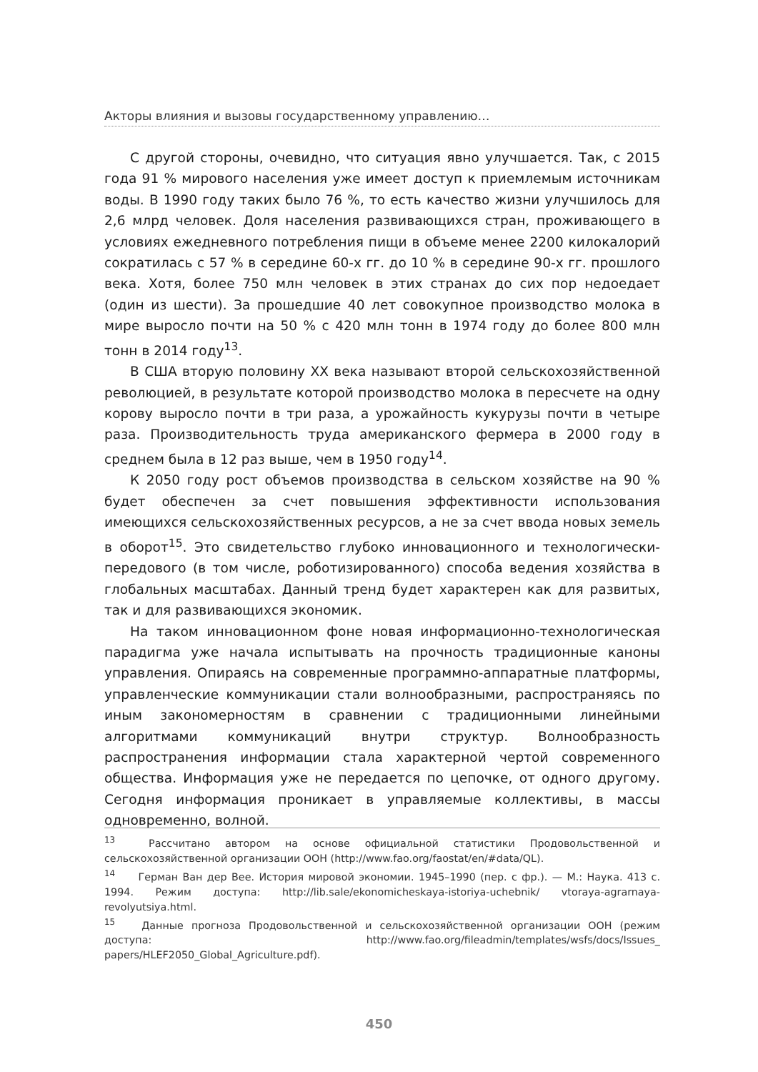Акторы влияния и вызовы государственному управлению…
С другой стороны, очевидно, что ситуация явно улучшается. Так, с 2015 года 91 % мирового населения уже имеет доступ к приемлемым источникам воды. В 1990 году таких было 76 %, то есть качество жизни улучшилось для 2,6 млрд человек. Доля населения развивающихся стран, проживающего в условиях ежедневного потребления пищи в объеме менее 2200 килокалорий сократилась с 57 % в середине 60-х гг. до 10 % в середине 90-х гг. прошлого века. Хотя, более 750 млн человек в этих странах до сих пор недоедает (один из шести). За прошедшие 40 лет совокупное производство молока в мире выросло почти на 50 % с 420 млн тонн в 1974 году до более 800 млн тонн в 2014 году<sup>13</sup>.
В США вторую половину XX века называют второй сельскохозяйственной революцией, в результате которой производство молока в пересчете на одну корову выросло почти в три раза, а урожайность кукурузы почти в четыре раза. Производительность труда американского фермера в 2000 году в среднем была в 12 раз выше, чем в 1950 году<sup>14</sup>.
К 2050 году рост объемов производства в сельском хозяйстве на 90 % будет обеспечен за счет повышения эффективности использования имеющихся сельскохозяйственных ресурсов, а не за счет ввода новых земель в оборот<sup>15</sup>. Это свидетельство глубоко инновационного и технологически-передового (в том числе, роботизированного) способа ведения хозяйства в глобальных масштабах. Данный тренд будет характерен как для развитых, так и для развивающихся экономик.
На таком инновационном фоне новая информационно-технологическая парадигма уже начала испытывать на прочность традиционные каноны управления. Опираясь на современные программно-аппаратные платформы, управленческие коммуникации стали волнообразными, распространяясь по иным закономерностям в сравнении с традиционными линейными алгоритмами коммуникаций внутри структур. Волнообразность распространения информации стала характерной чертой современного общества. Информация уже не передается по цепочке, от одного другому. Сегодня информация проникает в управляемые коллективы, в массы одновременно, волной.
<sup>13</sup> Рассчитано автором на основе официальной статистики Продовольственной и сельскохозяйственной организации ООН (http://www.fao.org/faostat/en/#data/QL).
<sup>14</sup> Герман Ван дер Вее. История мировой экономии. 1945–1990 (пер. с фр.). — М.: Наука. 413 с. 1994. Режим доступа: http://lib.sale/ekonomicheskaya-istoriya-uchebnik/ vtoraya-agrarnaya-revolyutsiya.html.
<sup>15</sup> Данные прогноза Продовольственной и сельскохозяйственной организации ООН (режим доступа: http://www.fao.org/fileadmin/templates/wsfs/docs/Issues_ papers/HLEF2050_Global_Agriculture.pdf).
450